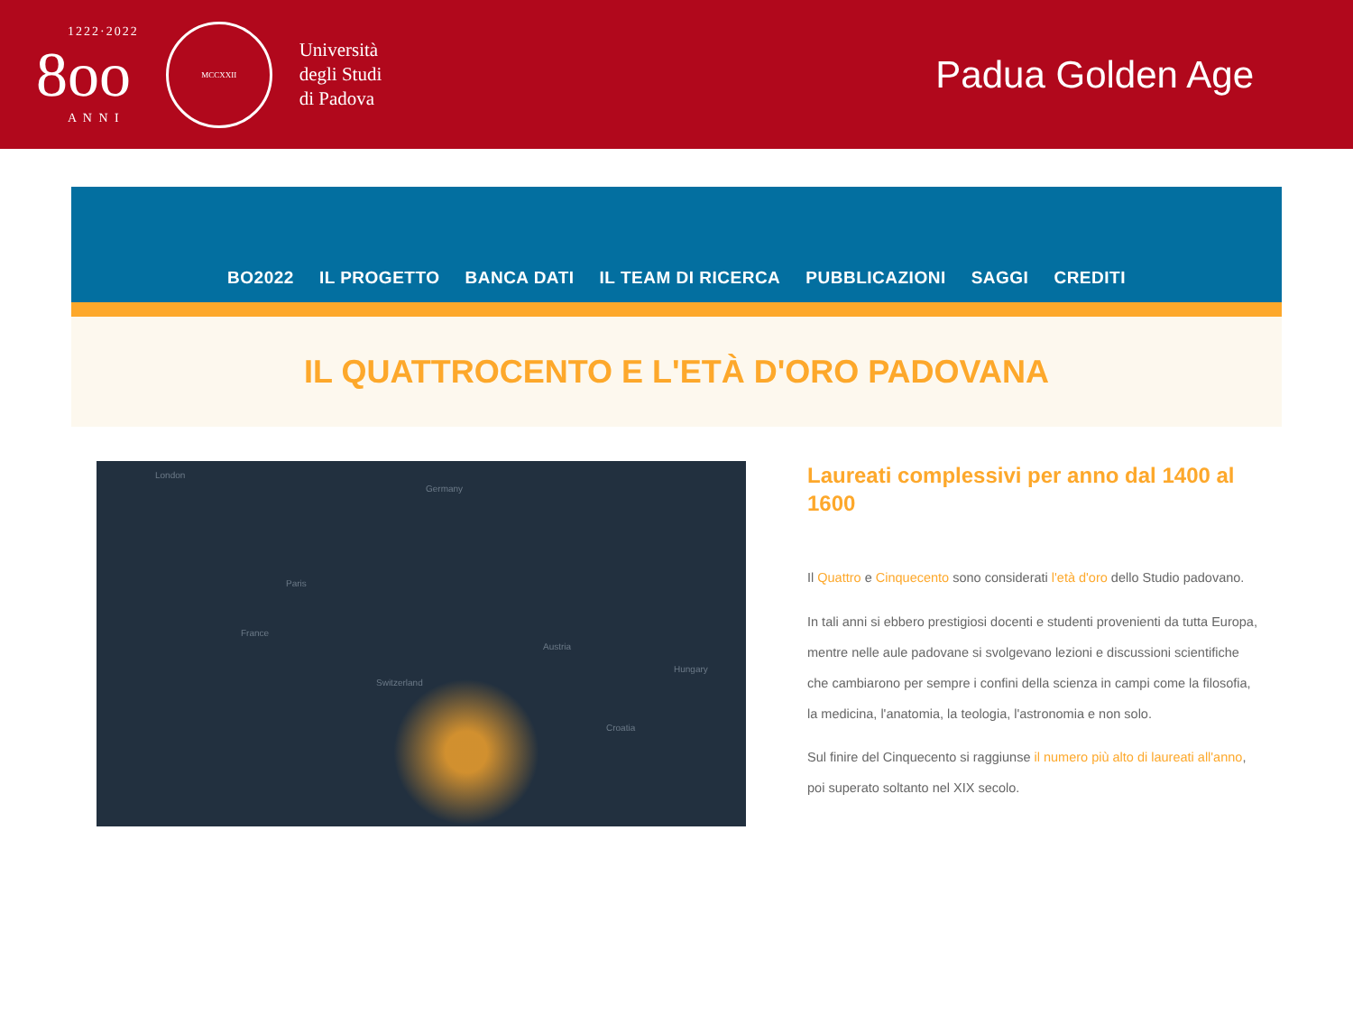8
1222·2022
oo
A N N I
MCCXXII
Università
degli Studi
di Padova
Padua Golden Age
BO2022 IL PROGETTO BANCA DATI IL TEAM DI RICERCA PUBBLICAZIONI SAGGI CREDITI
IL QUATTROCENTO E L'ETÀ D'ORO PADOVANA
London
Germany
Paris
France
Austria
Hungary
Switzerland
Croatia
Laureati complessivi per anno dal 1400 al 1600
Il Quattro e Cinquecento sono considerati l'età d'oro dello Studio padovano.
In tali anni si ebbero prestigiosi docenti e studenti provenienti da tutta Europa, mentre nelle aule padovane si svolgevano lezioni e discussioni scientifiche che cambiarono per sempre i confini della scienza in campi come la filosofia, la medicina, l'anatomia, la teologia, l'astronomia e non solo.
Sul finire del Cinquecento si raggiunse il numero più alto di laureati all'anno, poi superato soltanto nel XIX secolo.